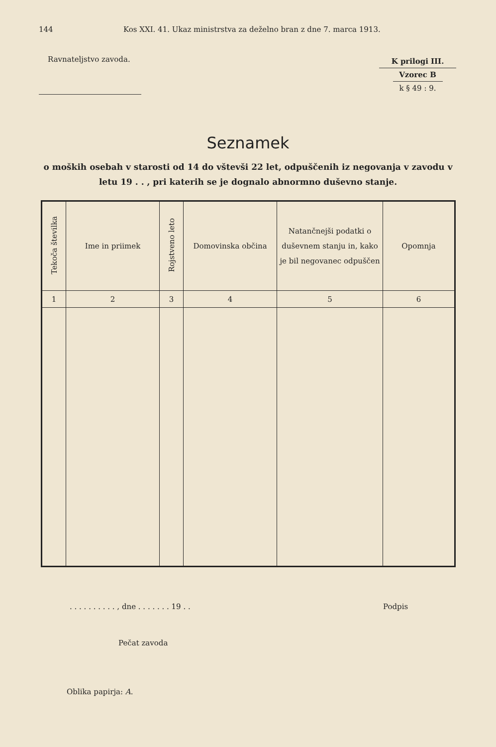144 Kos XXI. 41. Ukaz ministrstva za deželno bran z dne 7. marca 1913.
Ravnateljstvo zavoda.
K prilogi III.
Vzorec B
k § 49 : 9.
Seznamek
o moških osebah v starosti od 14 do vštevši 22 let, odpuščenih iz negovanja v zavodu v letu 19 . . , pri katerih se je dognalo abnormno duševno stanje.
| Tekoča številka | Ime in priimek | Rojstveno leto | Domovinska občina | Natančnejši podatki o duševnem stanju in, kako je bil negovanec odpuščen | Opomnja |
| --- | --- | --- | --- | --- | --- |
| 1 | 2 | 3 | 4 | 5 | 6 |
. . . . . . . . . . , dne . . . . . . . 19 . . Podpis
Pečat zavoda
Oblika papirja: A.